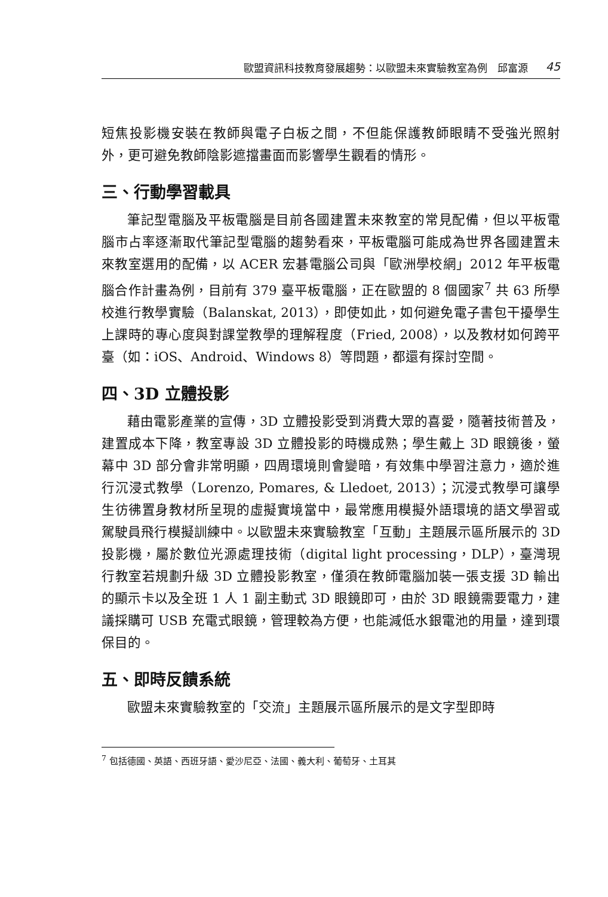歐盟資訊科技教育發展趨勢：以歐盟未來實驗教室為例　邱富源 45
短焦投影機安裝在教師與電子白板之間，不但能保護教師眼睛不受強光照射外，更可避免教師陰影遮擋畫面而影響學生觀看的情形。
三、行動學習載具
筆記型電腦及平板電腦是目前各國建置未來教室的常見配備，但以平板電腦市占率逐漸取代筆記型電腦的趨勢看來，平板電腦可能成為世界各國建置未來教室選用的配備，以 ACER 宏碁電腦公司與「歐洲學校網」2012 年平板電腦合作計畫為例，目前有 379 臺平板電腦，正在歐盟的 8 個國家<sup>7</sup> 共 63 所學校進行教學實驗（Balanskat, 2013），即使如此，如何避免電子書包干擾學生上課時的專心度與對課堂教學的理解程度（Fried, 2008），以及教材如何跨平臺（如：iOS、Android、Windows 8）等問題，都還有探討空間。
四、3D 立體投影
藉由電影產業的宣傳，3D 立體投影受到消費大眾的喜愛，隨著技術普及，建置成本下降，教室專設 3D 立體投影的時機成熟；學生戴上 3D 眼鏡後，螢幕中 3D 部分會非常明顯，四周環境則會變暗，有效集中學習注意力，適於進行沉浸式教學（Lorenzo, Pomares, & Lledoet, 2013）；沉浸式教學可讓學生彷彿置身教材所呈現的虛擬實境當中，最常應用模擬外語環境的語文學習或駕駛員飛行模擬訓練中。以歐盟未來實驗教室「互動」主題展示區所展示的 3D 投影機，屬於數位光源處理技術（digital light processing，DLP），臺灣現行教室若規劃升級 3D 立體投影教室，僅須在教師電腦加裝一張支援 3D 輸出的顯示卡以及全班 1 人 1 副主動式 3D 眼鏡即可，由於 3D 眼鏡需要電力，建議採購可 USB 充電式眼鏡，管理較為方便，也能減低水銀電池的用量，達到環保目的。
五、即時反饋系統
歐盟未來實驗教室的「交流」主題展示區所展示的是文字型即時
<sup>7</sup> 包括德國、英語、西班牙語、愛沙尼亞、法國、義大利、葡萄牙、土耳其